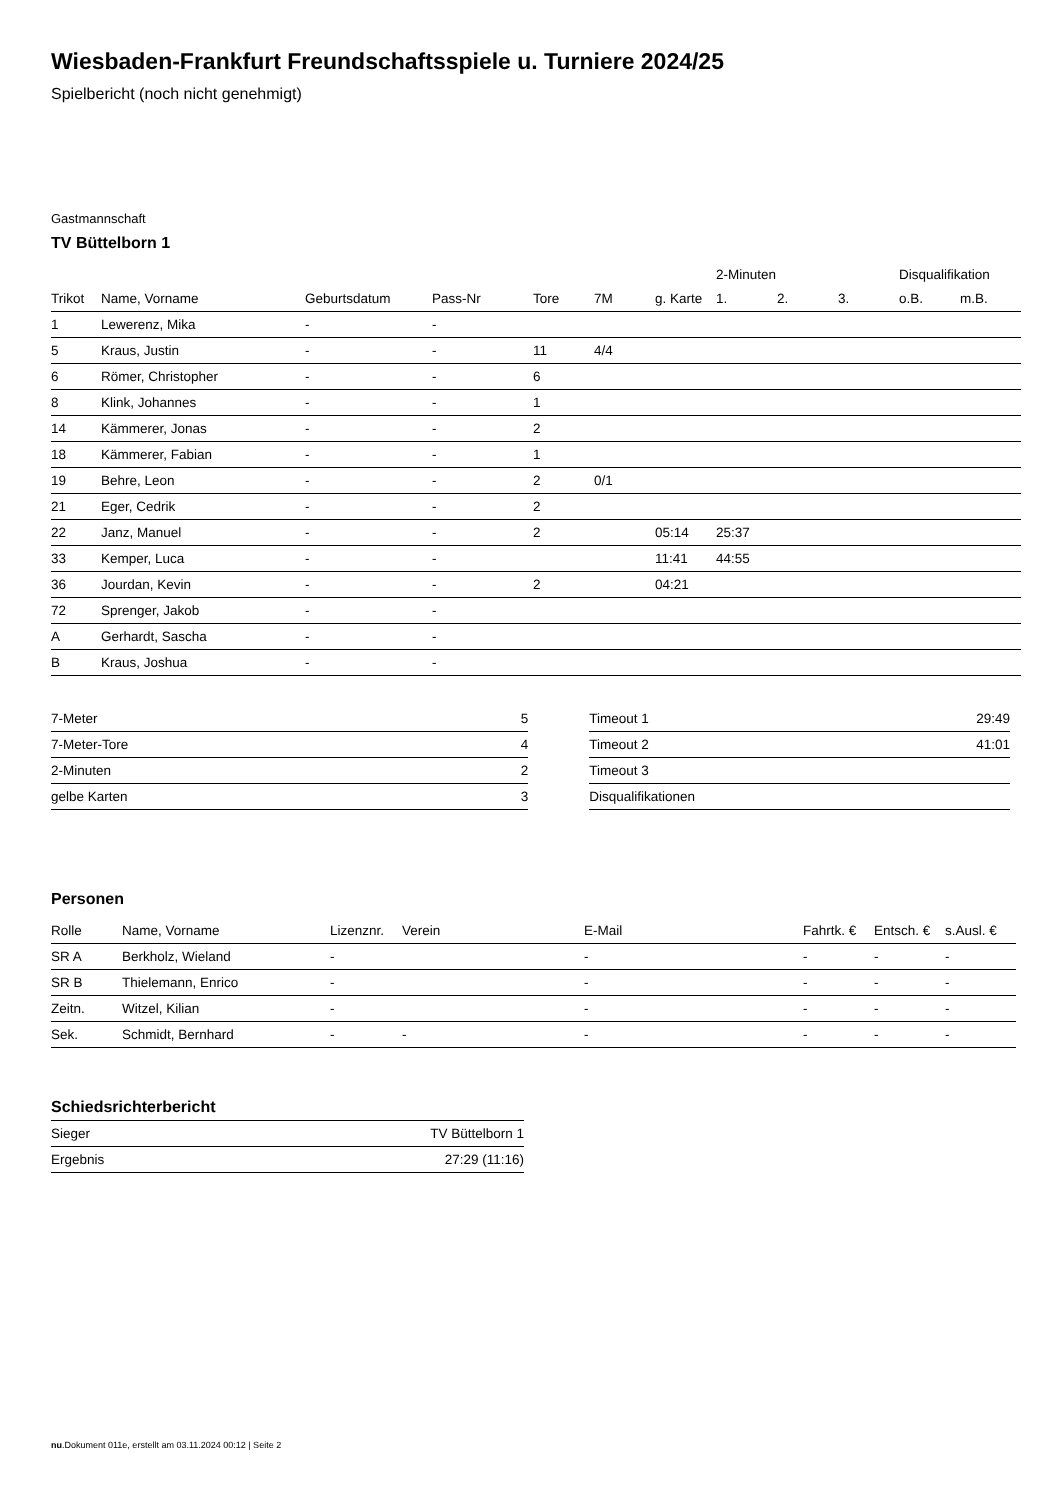Wiesbaden-Frankfurt Freundschaftsspiele u. Turniere 2024/25
Spielbericht (noch nicht genehmigt)
Gastmannschaft
TV Büttelborn 1
| | | | | | | | 2-Minuten | | | Disqualifikation | |
| --- | --- | --- | --- | --- | --- | --- | --- | --- | --- | --- | --- |
| Trikot | Name, Vorname | Geburtsdatum | Pass-Nr | Tore | 7M | g. Karte | 1. | 2. | 3. | o.B. | m.B. |
| 1 | Lewerenz, Mika | - | - | | | | | | | | |
| 5 | Kraus, Justin | - | - | 11 | 4/4 | | | | | | |
| 6 | Römer, Christopher | - | - | 6 | | | | | | | |
| 8 | Klink, Johannes | - | - | 1 | | | | | | | |
| 14 | Kämmerer, Jonas | - | - | 2 | | | | | | | |
| 18 | Kämmerer, Fabian | - | - | 1 | | | | | | | |
| 19 | Behre, Leon | - | - | 2 | 0/1 | | | | | | |
| 21 | Eger, Cedrik | - | - | 2 | | | | | | | |
| 22 | Janz, Manuel | - | - | 2 | | 05:14 | 25:37 | | | | |
| 33 | Kemper, Luca | - | - | | | 11:41 | 44:55 | | | | |
| 36 | Jourdan, Kevin | - | - | 2 | | 04:21 | | | | | |
| 72 | Sprenger, Jakob | - | - | | | | | | | | |
| A | Gerhardt, Sascha | - | - | | | | | | | | |
| B | Kraus, Joshua | - | - | | | | | | | | |
| 7-Meter | 5 |
| 7-Meter-Tore | 4 |
| 2-Minuten | 2 |
| gelbe Karten | 3 |
| Timeout 1 | 29:49 |
| Timeout 2 | 41:01 |
| Timeout 3 | |
| Disqualifikationen | |
Personen
| Rolle | Name, Vorname | Lizenznr. | Verein | E-Mail | Fahrtk. € | Entsch. € | s.Ausl. € |
| --- | --- | --- | --- | --- | --- | --- | --- |
| SR A | Berkholz, Wieland | - | | - | - | - | - |
| SR B | Thielemann, Enrico | - | | - | - | - | - |
| Zeitn. | Witzel, Kilian | - | | - | - | - | - |
| Sek. | Schmidt, Bernhard | - | - | - | - | - | - |
Schiedsrichterbericht
| Sieger | TV Büttelborn 1 |
| Ergebnis | 27:29 (11:16) |
nu.Dokument 011e, erstellt am 03.11.2024 00:12 | Seite 2